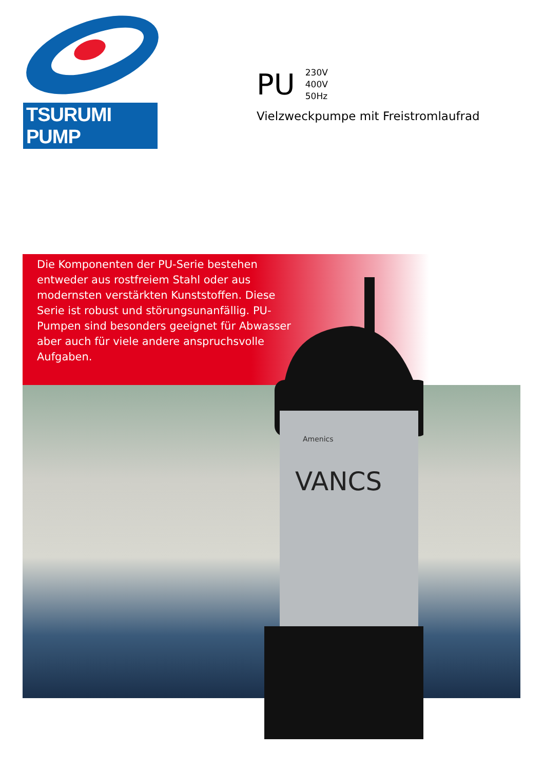TSURUMI PUMP
PU
230V
400V
50Hz
Vielzweckpumpe mit Freistromlaufrad
VANCS
Amenics
Die Komponenten der PU-Serie bestehen entweder aus rostfreiem Stahl oder aus modernsten verstärkten Kunststoffen. Diese Serie ist robust und störungsunanfällig. PU-Pumpen sind besonders geeignet für Abwasser aber auch für viele andere anspruchsvolle Aufgaben.